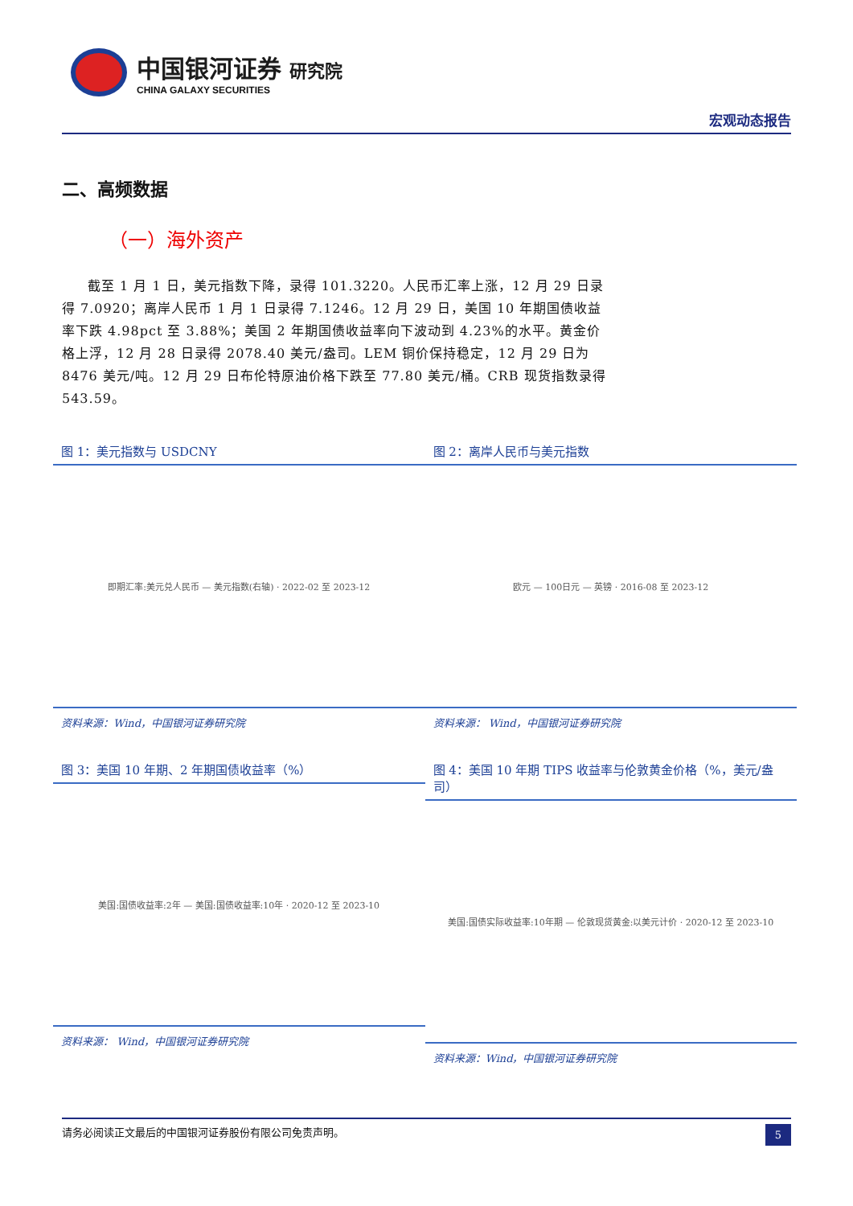中国银河证券 研究院
CHINA GALAXY SECURITIES
宏观动态报告
二、高频数据
（一）海外资产
截至 1 月 1 日，美元指数下降，录得 101.3220。人民币汇率上涨，12 月 29 日录得 7.0920；离岸人民币 1 月 1 日录得 7.1246。12 月 29 日，美国 10 年期国债收益率下跌 4.98pct 至 3.88%；美国 2 年期国债收益率向下波动到 4.23%的水平。黄金价格上浮，12 月 28 日录得 2078.40 美元/盎司。LEM 铜价保持稳定，12 月 29 日为 8476 美元/吨。12 月 29 日布伦特原油价格下跌至 77.80 美元/桶。CRB 现货指数录得 543.59。
图 1：美元指数与 USDCNY
即期汇率:美元兑人民币 — 美元指数(右轴) · 2022-02 至 2023-12
资料来源：Wind，中国银河证券研究院
图 2：离岸人民币与美元指数
欧元 — 100日元 — 英镑 · 2016-08 至 2023-12
资料来源： Wind，中国银河证券研究院
图 3：美国 10 年期、2 年期国债收益率（%）
美国:国债收益率:2年 — 美国:国债收益率:10年 · 2020-12 至 2023-10
资料来源： Wind，中国银河证券研究院
图 4：美国 10 年期 TIPS 收益率与伦敦黄金价格（%，美元/盎司）
美国:国债实际收益率:10年期 — 伦敦现货黄金:以美元计价 · 2020-12 至 2023-10
资料来源：Wind，中国银河证券研究院
请务必阅读正文最后的中国银河证券股份有限公司免责声明。 5